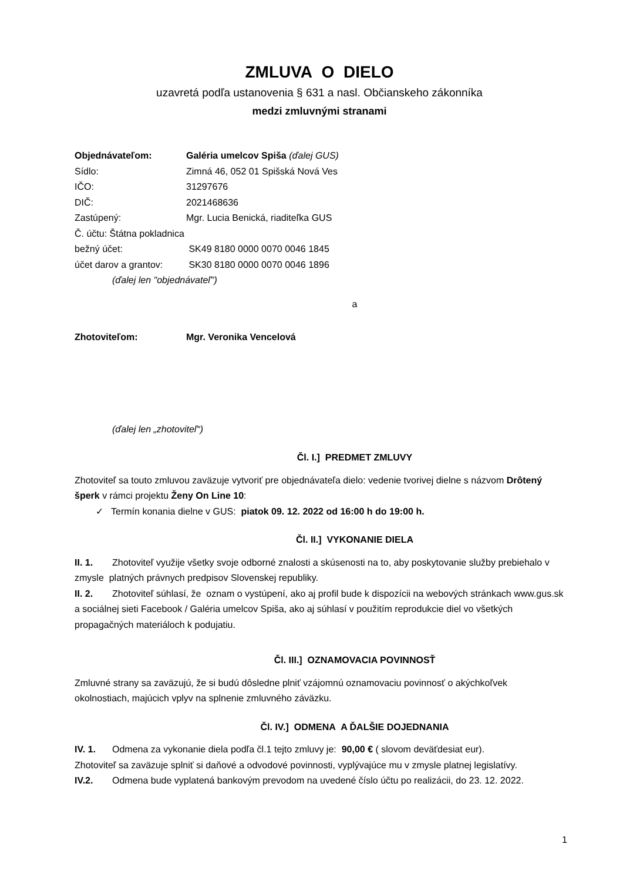ZMLUVA O DIELO
uzavretá podľa ustanovenia § 631 a nasl. Občianskeho zákonníka
medzi zmluvnými stranami
Objednávateľom: Galéria umelcov Spiša (ďalej GUS)
Sídlo: Zimná 46, 052 01 Spišská Nová Ves
IČO: 31297676
DIČ: 2021468636
Zastúpený: Mgr. Lucia Benická, riaditeľka GUS
Č. účtu: Štátna pokladnica
bežný účet: SK49 8180 0000 0070 0046 1845
účet darov a grantov: SK30 8180 0000 0070 0046 1896
(ďalej len "objednávateľ")
a
Zhotoviteľom: Mgr. Veronika Vencelová
(ďalej len „zhotoviteľ“)
Čl. I.] PREDMET ZMLUVY
Zhotoviteľ sa touto zmluvou zaväzuje vytvoriť pre objednávateľa dielo: vedenie tvorivej dielne s názvom Drôtený šperk v rámci projektu Ženy On Line 10:
✓ Termín konania dielne v GUS: piatok 09. 12. 2022 od 16:00 h do 19:00 h.
Čl. II.] VYKONANIE DIELA
II. 1. Zhotoviteľ využije všetky svoje odborné znalosti a skúsenosti na to, aby poskytovanie služby prebiehalo v zmysle platných právnych predpisov Slovenskej republiky.
II. 2. Zhotoviteľ súhlasí, že oznam o vystúpení, ako aj profil bude k dispozícii na webových stránkach www.gus.sk a sociálnej sieti Facebook / Galéria umelcov Spiša, ako aj súhlasí v použitím reprodukcie diel vo všetkých propagačných materiáloch k podujatiu.
Čl. III.] OZNAMOVACIA POVINNOSŤ
Zmluvné strany sa zaväzujú, že si budú dôsledne plniť vzájomnú oznamovaciu povinnosť o akýchkoľvek okolnostiach, majúcich vplyv na splnenie zmluvného záväzku.
Čl. IV.] ODMENA A ĎALŠIE DOJEDNANIA
IV. 1. Odmena za vykonanie diela podľa čl.1 tejto zmluvy je: 90,00 € ( slovom deväťdesiat eur).
Zhotoviteľ sa zaväzuje splniť si daňové a odvodové povinnosti, vyplývajúce mu v zmysle platnej legislatívy.
IV.2. Odmena bude vyplatená bankovým prevodom na uvedené číslo účtu po realizácii, do 23. 12. 2022.
1